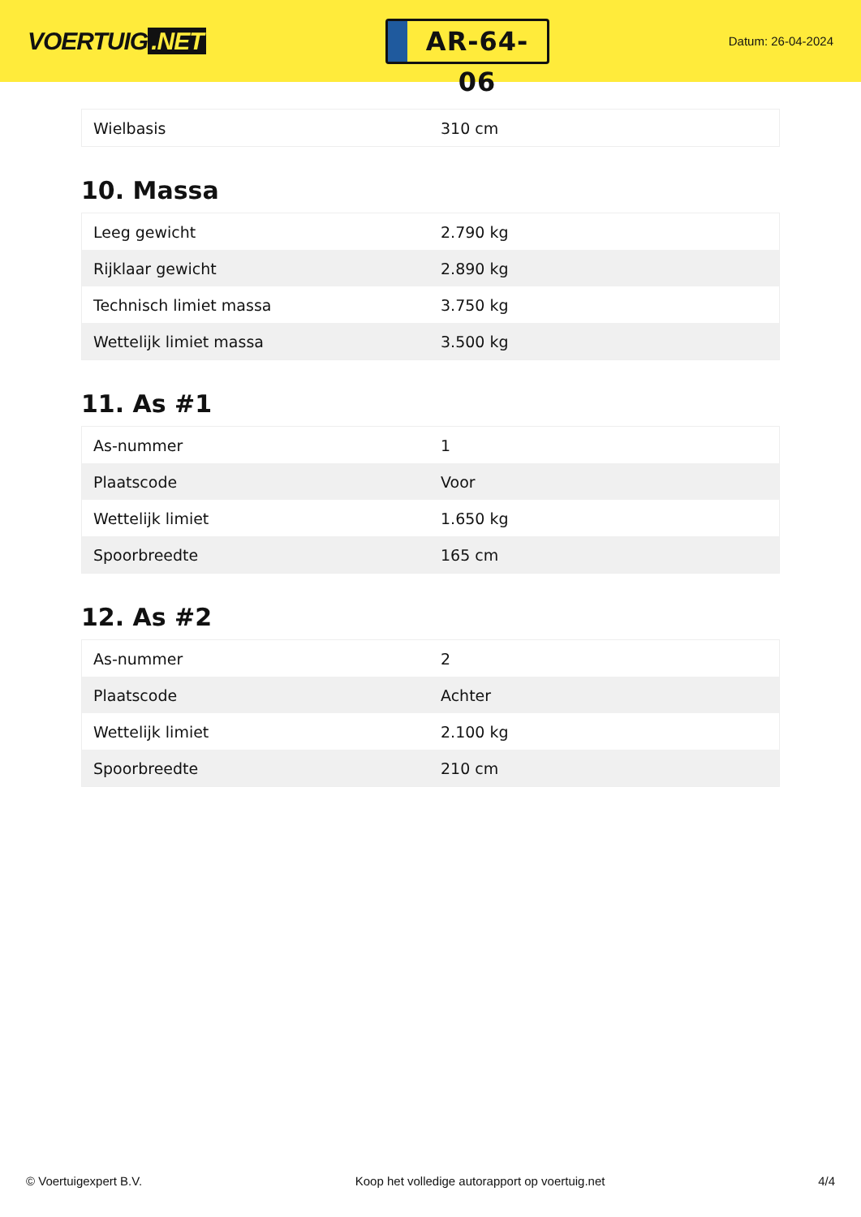VOERTUIG.NET
AR-64-06
Datum: 26-04-2024
| Wielbasis | 310 cm |
10. Massa
| Leeg gewicht | 2.790 kg |
| Rijklaar gewicht | 2.890 kg |
| Technisch limiet massa | 3.750 kg |
| Wettelijk limiet massa | 3.500 kg |
11. As #1
| As-nummer | 1 |
| Plaatscode | Voor |
| Wettelijk limiet | 1.650 kg |
| Spoorbreedte | 165 cm |
12. As #2
| As-nummer | 2 |
| Plaatscode | Achter |
| Wettelijk limiet | 2.100 kg |
| Spoorbreedte | 210 cm |
© Voertuigexpert B.V. Koop het volledige autorapport op voertuig.net 4/4